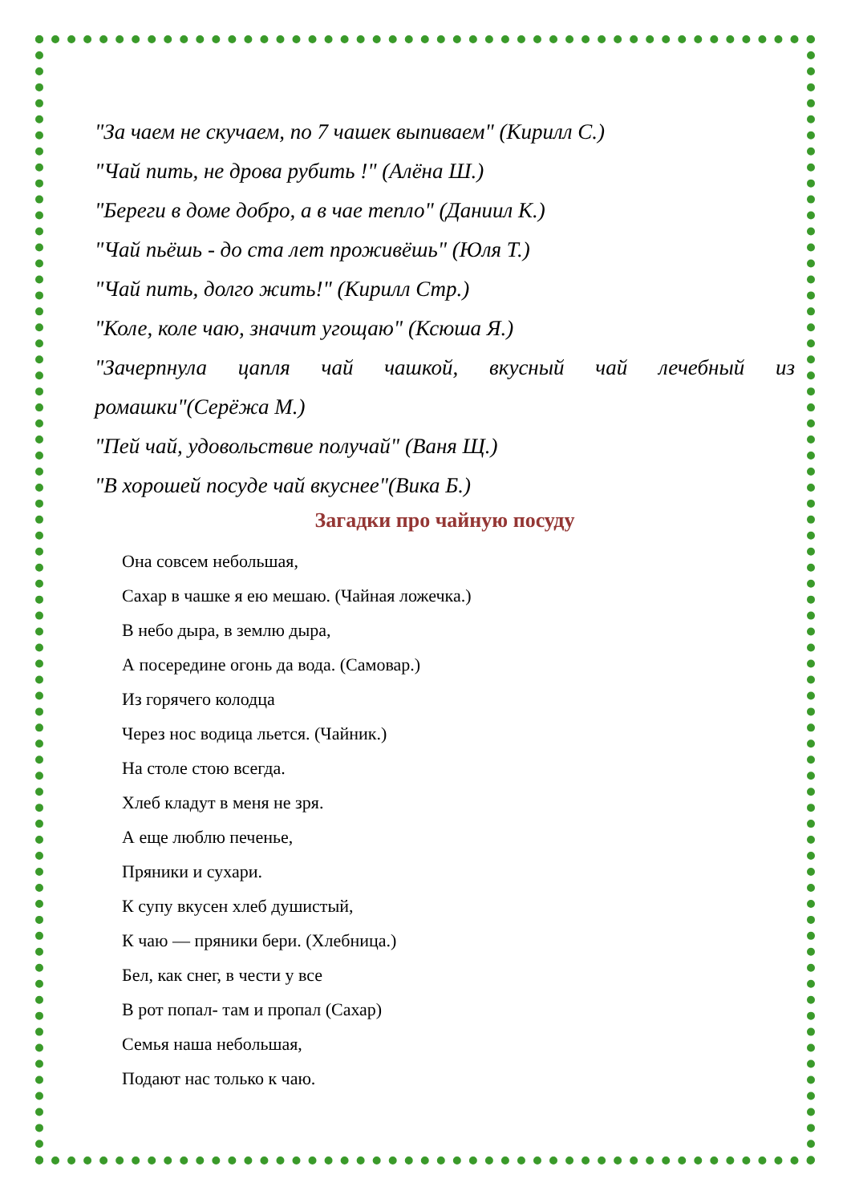"За чаем не скучаем, по 7 чашек выпиваем" (Кирилл С.)
"Чай пить, не дрова рубить !" (Алёна Ш.)
"Береги в доме добро, а в чае тепло" (Даниил К.)
"Чай пьёшь - до ста лет проживёшь" (Юля Т.)
"Чай пить, долго жить!" (Кирилл Стр.)
"Коле, коле чаю, значит угощаю" (Ксюша Я.)
"Зачерпнула цапля чай чашкой, вкусный чай лечебный из
ромашки"(Серёжа М.)
"Пей чай, удовольствие получай" (Ваня Щ.)
"В хорошей посуде чай вкуснее"(Вика Б.)
Загадки про чайную посуду
Она совсем небольшая,
Сахар в чашке я ею мешаю. (Чайная ложечка.)
В небо дыра, в землю дыра,
А посередине огонь да вода. (Самовар.)
Из горячего колодца
Через нос водица льется. (Чайник.)
На столе стою всегда.
Хлеб кладут в меня не зря.
А еще люблю печенье,
Пряники и сухари.
К супу вкусен хлеб душистый,
К чаю — пряники бери. (Хлебница.)
Бел, как снег, в чести у все
В рот попал- там и пропал (Сахар)
Семья наша небольшая,
Подают нас только к чаю.